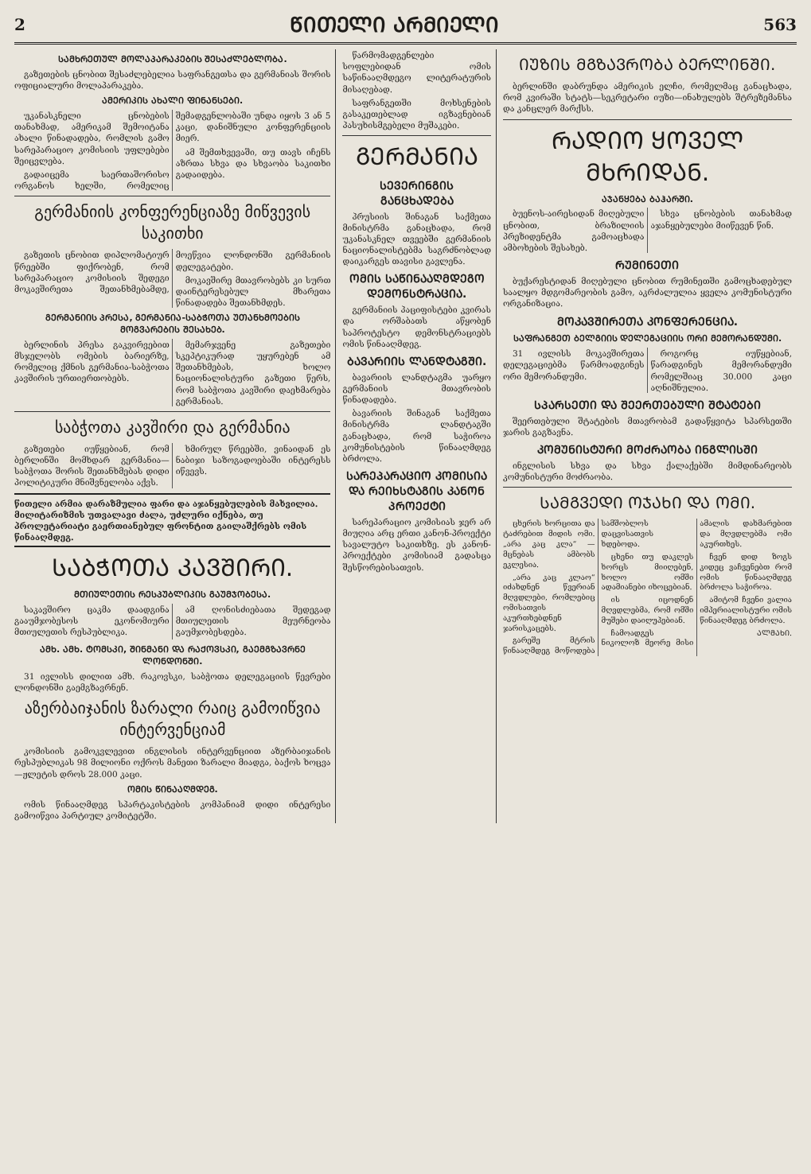2 ᲬᲘᲗᲔᲚᲘ ᲐᲠᲛᲘᲔᲚᲘ 563
ᲡᲐᲛᲮᲠᲔᲗᲣᲚ ᲛᲝᲚᲐᲞᲐᲠᲐᲙᲔᲑᲘᲡ ᲨᲔᲡᲐᲫᲚᲔᲑᲚᲝᲑᲐ.
გაზეთების ცნობით შესაძლებელია საფრანგეთსა და გერმანიას შორის ოფიციალური მოლაპარაკება.
ᲐᲛᲔᲠᲘᲙᲘᲡ ᲐᲮᲐᲚᲘ ᲤᲘᲜᲐᲜᲡᲔᲑᲘ.
უკანასკნელი ცნობების თანახმად, ამერიკამ შემოიტანა ახალი წინადადება, რომლის გამო სარეპარაციო კომისიის უფლებები შეიცვლება.
გადაიცემა საერთაშორისო ორგანოს ხელში, რომელიც შემადგენლობაში უნდა იყოს 3 ან 5 კაცი, დანიშნული კონფერენციის მიერ.
ამ შემთხვევაში, თუ თავს იჩენს აზრთა სხვა და სხვაობა საკითხი გადაიდება.
გერმანიის კონფერენციაზე მიწვევის საკითხი
გაზეთის ცნობით დიპლომატიურ წრეებში ფიქრობენ, რომ სარეპარაციო კომისიის შედეგი მოკავშირეთა შეთანხმებამდე, მოეწვია ლონდონში გერმანიის დელეგატები.
მოკავშირე მთავრობებს კი სურთ დაინტერესებულ მხარეთა წინადადება შეთანხმდეს.
ᲒᲔᲠᲛᲐᲜᲘᲘᲡ ᲞᲠᲔᲡᲐ, ᲒᲔᲠᲛᲐᲜᲘᲐ-ᲡᲐᲑᲭᲝᲗᲐ ᲣᲗᲐᲜᲮᲛᲝᲔᲑᲘᲡ ᲛᲝᲒᲕᲐᲠᲔᲑᲘᲡ ᲨᲔᲡᲐᲮᲔᲑ.
ბერლინის პრესა გაკვირვებით მსჯელობს ომების ბარიერზე, რომელიც ქმნის გერმანია-საბჭოთა კავშირის ურთიერთობებს.
მემარჯვენე გაზეთები სკეპტიკურად უყურებენ ამ შეთანხმებას, ხოლო ნაციონალისტური გაზეთი წერს, რომ საბჭოთა კავშირი დაეხმარება გერმანიას.
საბჭოთა კავშირი და გერმანია
გაზეთები იუწყებიან, რომ ბერლინში მომხდარ გერმანია—საბჭოთა შორის შეთანხმებას დიდი პოლიტიკური მნიშვნელობა აქვს.
ხმირულ წრეებში, ვინაიდან ეს ნაბიჯი საზოგადოებაში ინტერესს იწვევს.
წითელი არმია დარაზმულია ფარი და აჯანყებულების მახვილია. მილიტარიზმის უთვალავი ძალა, უძლური იქნება, თუ პროლეტარიატი გაერთიანებულ ფრონტით გაილაშქრებს ომის წინააღმდეგ.
ᲡᲐᲑᲭᲝᲗᲐ ᲙᲐᲕᲨᲘᲠᲘ.
ᲛᲗᲘᲣᲚᲔᲗᲘᲡ ᲠᲔᲡᲞᲣᲑᲚᲘᲙᲘᲡ ᲒᲐᲣᲛᲯᲝᲑᲔᲡᲐ.
საკავშირო ცაკმა დაადგინა გააუმჯობესოს ეკონომიური მთიულეთის რესპუბლიკა.
ამ ღონისძიებათა შედეგად მთიულეთის მეურნეობა გაუმჯობესდება.
ᲐᲛᲮ. ᲐᲛᲮ. ᲢᲝᲛᲡᲙᲘ, ᲨᲘᲜᲛᲐᲜᲘ ᲓᲐ ᲠᲐᲥᲝᲕᲡᲙᲘ, ᲒᲐᲔᲛᲒᲖᲐᲕᲠᲜᲔ ᲚᲝᲜᲓᲝᲜᲨᲘ.
31 ივლისს დილით ამხ. რაკოვსკი, საბჭოთა დელეგაციის წევრები ლონდონში გაემგზავრნენ.
აზერბაიჯანის ზარალი რაიც გამოიწვია ინტერვენციამ
კომისიის გამოკვლევით ინგლისის ინტერვენციით აზერბაიჯანის რესპუბლიკას 98 მილიონი ოქროს მანეთი ზარალი მიადგა, ბაქოს ხოცვა—ჟლეტის დროს 28.000 კაცი.
ᲝᲛᲘᲡ ᲬᲘᲜᲐᲐᲦᲛᲓᲔᲒ.
ომის წინააღმდეგ სპარტაკისტების კომპანიამ დიდი ინტერესი გამოიწვია პარტიულ კომიტეტში.
წარმომადგენლები სოფლებიდან ომის საწინააღმდეგო ლიტერატურის მისაღებად.
საფრანგეთში მოხსენების გასაკეთებლად იგზავნებიან პასუხისმგებელი მუშაკები.
ᲒᲔᲠᲛᲐᲜᲘᲐ
ᲡᲔᲕᲔᲠᲘᲜᲒᲘᲡ ᲒᲐᲜᲪᲮᲐᲓᲔᲑᲐ
პრუსიის შინაგან საქმეთა მინისტრმა განაცხადა, რომ უკანასკნელ თვეებში გერმანიის ნაციონალისტებმა საგრძნობლად დაიკარგეს თავისი გავლენა.
ᲝᲛᲘᲡ ᲡᲐᲬᲘᲜᲐᲐᲦᲛᲓᲔᲒᲝ ᲓᲔᲛᲝᲜᲡᲢᲠᲐᲪᲘᲐ.
გერმანიის პაციფისტები კვირას და ორშაბათს აწყობენ საპროტესტო დემონსტრაციებს ომის წინააღმდეგ.
ᲑᲐᲕᲐᲠᲘᲘᲡ ᲚᲐᲜᲓᲢᲐᲒᲨᲘ.
ბავარიის ლანდტაგმა უარყო გერმანიის მთავრობის წინადადება.
ბავარიის შინაგან საქმეთა მინისტრმა ლანდტაგში განაცხადა, რომ საჭიროა კომუნისტების წინააღმდეგ ბრძოლა.
ᲡᲐᲠᲔᲞᲐᲠᲐᲪᲘᲝ ᲙᲝᲛᲘᲡᲘᲐ ᲓᲐ ᲠᲔᲘᲮᲡᲢᲐᲒᲘᲡ ᲙᲐᲜᲝᲜ ᲞᲠᲝᲔᲥᲢᲘ
სარეპარაციო კომისიას ჯერ არ მიუღია არც ერთი კანონ-პროექტი სავალუტო საკითხზე. ეს კანონ-პროექტები კომისიამ გადასცა შესწორებისათვის.
ᲘᲣᲖᲘᲡ ᲛᲒᲖᲐᲕᲠᲝᲑᲐ ᲑᲔᲠᲚᲘᲜᲨᲘ.
ბერლინში დაბრუნდა ამერიკის ელჩი, რომელმაც განაცხადა, რომ კვირაში სტატს—სეკრეტარი იუზი—ინახულებს შტრეზემანსა და კანცლერ მარქსს.
ᲠᲐᲓᲘᲝ ᲧᲝᲕᲔᲚ ᲛᲮᲠᲘᲓᲐᲜ.
ᲐᲯᲐᲜᲧᲔᲑᲐ ᲑᲐᲰᲐᲠᲨᲘ.
ბუენოს-აირესიდან მიღებული ცნობით, ბრაზილიის პრეზიდენტმა გამოაცხადა ამბოხების შესახებ.
სხვა ცნობების თანახმად აჯანყებულები მიიწევენ წინ.
ᲠᲣᲛᲘᲜᲔᲗᲘ
ბუქარესტიდან მიღებული ცნობით რუმინეთში გამოცხადებულ საალყო მდგომარეობის გამო, აკრძალულია ყველა კომუნისტური ორგანიზაცია.
ᲛᲝᲙᲐᲕᲨᲘᲠᲔᲗᲐ ᲙᲝᲜᲤᲔᲠᲔᲜᲪᲘᲐ.
ᲡᲐᲤᲠᲐᲜᲒᲔᲗ ᲑᲔᲚᲒᲘᲘᲡ ᲓᲔᲚᲔᲒᲐᲪᲘᲘᲡ ᲝᲠᲘ ᲛᲔᲛᲝᲠᲐᲜᲓᲣᲛᲘ.
31 ივლისს მოკავშირეთა დელეგაციებმა წარმოადგინეს ორი მემორანდუმი.
როგორც იუწყებიან, წარადგინეს მემორანდუმი რომელშიაც 30.000 კაცი აღნიშნულია.
ᲡᲞᲐᲠᲡᲔᲗᲘ ᲓᲐ ᲨᲔᲔᲠᲗᲔᲑᲣᲚᲘ ᲨᲢᲐᲢᲔᲑᲘ
შეერთებული შტატების მთავრობამ გადაწყვიტა სპარსეთში ჯარის გაგზავნა.
ᲙᲝᲛᲣᲜᲘᲡᲢᲣᲠᲘ ᲛᲝᲫᲠᲐᲝᲑᲐ ᲘᲜᲒᲚᲘᲡᲨᲘ
ინგლისის სხვა და სხვა ქალაქებში მიმდინარეობს კომუნისტური მოძრაობა.
ᲡᲐᲛᲒᲕᲔᲓᲘ ᲝᲯᲐᲮᲘ ᲓᲐ ᲝᲛᲘ.
ცხერის ხორცითა და ტაძრებით მიდის ომი. „არა კაც კლა“ — მცნებას ამბობს ეკლესია.
„არა კაც კლაო“ იძახდნენ წვერიან მღვდლები, რომლებიც ომისათვის აკურთხებდნენ ჯარისკაცებს.
გარეშე მტრის წინააღმდეგ მოწოდება სამშობლოს დაცვისათვის ხდებოდა.
ცხენი თუ დაკლეს ხორცს მიიღებენ, ხოლო ომში ადამიანები იხოცებიან.
ის იცოდნენ მღვდლებმა, რომ ომში მუშები დაიღუპებიან.
ჩამოადგეს ნიკოლოზ მეორე მისი ამალის დახმარებით და მღვდლებმა ომი აკურთხეს.
ჩვენ დიდ ზოგს კიდეც ვაჩვენებთ რომ ომის წინააღმდეგ ბრძოლა საჭიროა.
ამიტომ ჩვენი ვალია იმპერიალისტური ომის წინააღმდეგ ბრძოლა.
ᲐᲚᲛᲐᲮᲘ.